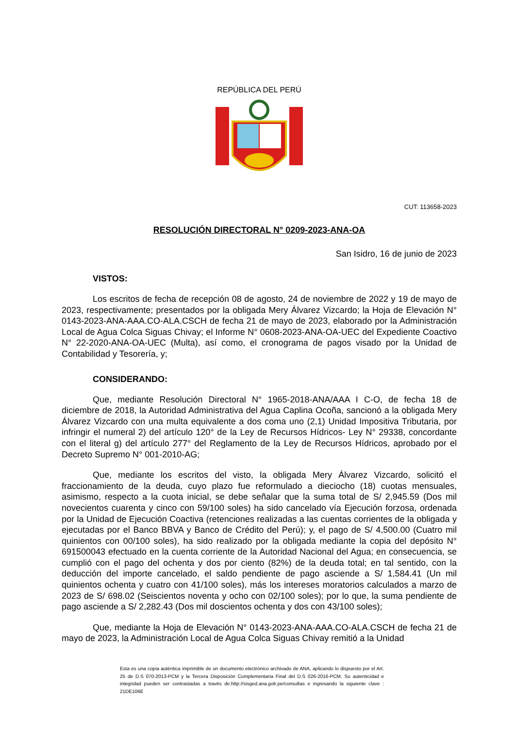REPÚBLICA DEL PERÚ
CUT: 113658-2023
RESOLUCIÓN DIRECTORAL N° 0209-2023-ANA-OA
San Isidro, 16 de junio de 2023
VISTOS:
Los escritos de fecha de recepción 08 de agosto, 24 de noviembre de 2022 y 19 de mayo de 2023, respectivamente; presentados por la obligada Mery Álvarez Vizcardo; la Hoja de Elevación N° 0143-2023-ANA-AAA.CO-ALA.CSCH de fecha 21 de mayo de 2023, elaborado por la Administración Local de Agua Colca Siguas Chivay; el Informe N° 0608-2023-ANA-OA-UEC del Expediente Coactivo N° 22-2020-ANA-OA-UEC (Multa), así como, el cronograma de pagos visado por la Unidad de Contabilidad y Tesorería, y;
CONSIDERANDO:
Que, mediante Resolución Directoral N° 1965-2018-ANA/AAA I C-O, de fecha 18 de diciembre de 2018, la Autoridad Administrativa del Agua Caplina Ocoña, sancionó a la obligada Mery Álvarez Vizcardo con una multa equivalente a dos coma uno (2,1) Unidad Impositiva Tributaria, por infringir el numeral 2) del artículo 120° de la Ley de Recursos Hídricos- Ley N° 29338, concordante con el literal g) del artículo 277° del Reglamento de la Ley de Recursos Hídricos, aprobado por el Decreto Supremo N° 001-2010-AG;
Que, mediante los escritos del visto, la obligada Mery Álvarez Vizcardo, solicitó el fraccionamiento de la deuda, cuyo plazo fue reformulado a dieciocho (18) cuotas mensuales, asimismo, respecto a la cuota inicial, se debe señalar que la suma total de S/ 2,945.59 (Dos mil novecientos cuarenta y cinco con 59/100 soles) ha sido cancelado vía Ejecución forzosa, ordenada por la Unidad de Ejecución Coactiva (retenciones realizadas a las cuentas corrientes de la obligada y ejecutadas por el Banco BBVA y Banco de Crédito del Perú); y, el pago de S/ 4,500.00 (Cuatro mil quinientos con 00/100 soles), ha sido realizado por la obligada mediante la copia del depósito N° 691500043 efectuado en la cuenta corriente de la Autoridad Nacional del Agua; en consecuencia, se cumplió con el pago del ochenta y dos por ciento (82%) de la deuda total; en tal sentido, con la deducción del importe cancelado, el saldo pendiente de pago asciende a S/ 1,584.41 (Un mil quinientos ochenta y cuatro con 41/100 soles), más los intereses moratorios calculados a marzo de 2023 de S/ 698.02 (Seiscientos noventa y ocho con 02/100 soles); por lo que, la suma pendiente de pago asciende a S/ 2,282.43 (Dos mil doscientos ochenta y dos con 43/100 soles);
Que, mediante la Hoja de Elevación N° 0143-2023-ANA-AAA.CO-ALA.CSCH de fecha 21 de mayo de 2023, la Administración Local de Agua Colca Siguas Chivay remitió a la Unidad
Esta es una copia auténtica imprimible de un documento electrónico archivado de ANA, aplicando lo dispuesto por el Art. 25 de D.S 070-2013-PCM y la Tercera Disposición Complementaria Final del D.S 026-2016-PCM. Su autenticidad e integridad pueden ser contrastadas a través de:http://sisged.ana.gob.pe/consultas e ingresando la siguiente clave : 21DE106E